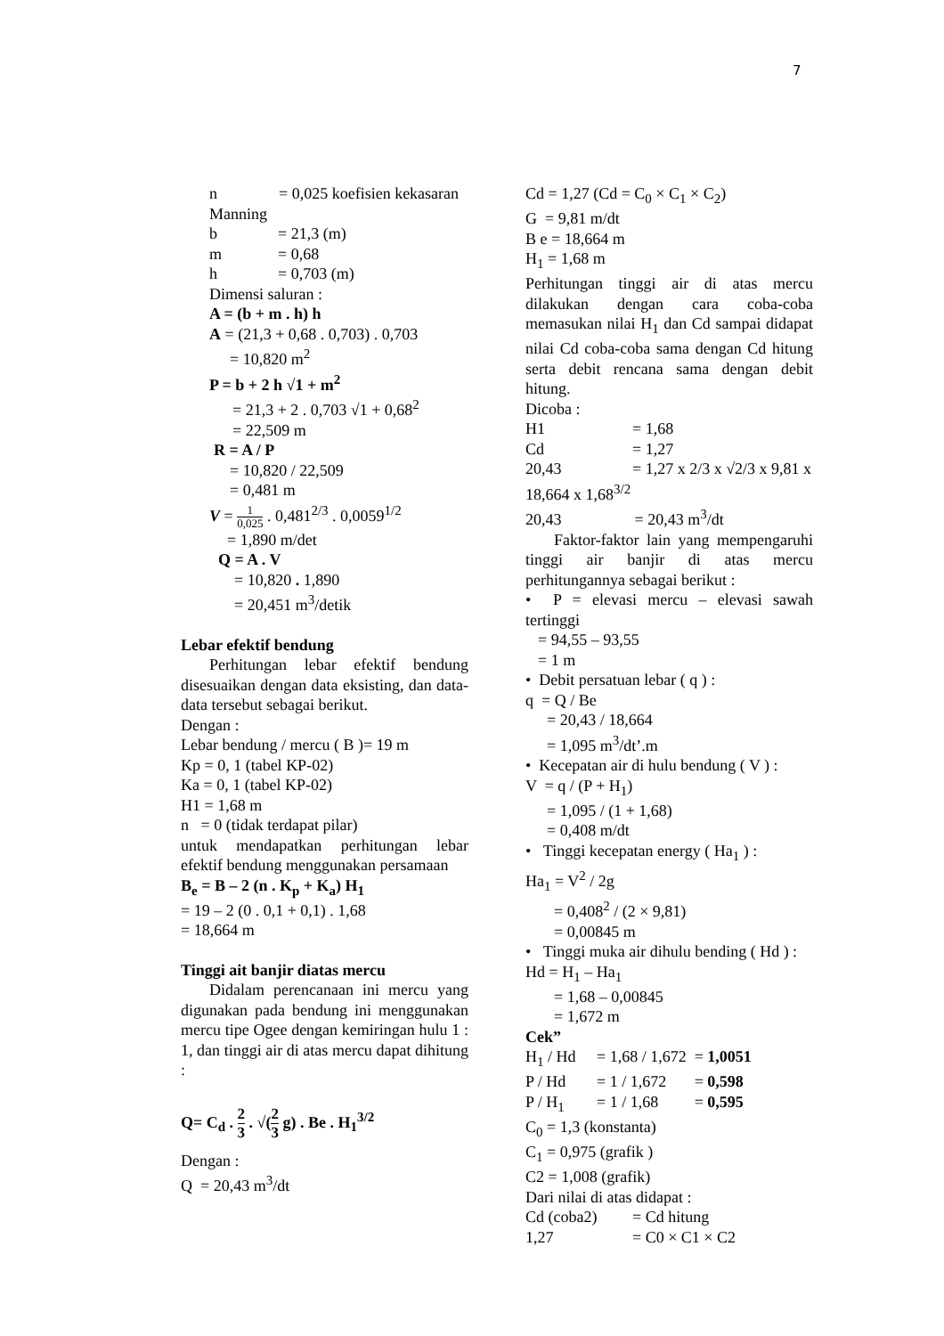7
n = 0,025 koefisien kekasaran Manning
b = 21,3 (m)
m = 0,68
h = 0,703 (m)
Dimensi saluran :
A = (b + m . h) h
A = (21,3 + 0,68 . 0,703) . 0,703
= 10,820 m<sup>2</sup>
P = b + 2 h √1 + m<sup>2</sup>
= 21,3 + 2 . 0,703 √1 + 0,68<sup>2</sup>
= 22,509 m
R = A / P
= 10,820 / 22,509
= 0,481 m
V = 1 0,025 . 0,481<sup>2/3</sup> . 0,0059<sup>1/2</sup>
= 1,890 m/det
Q = A . V
= 10,820 . 1,890
= 20,451 m<sup>3</sup>/detik
Lebar efektif bendung
Perhitungan lebar efektif bendung disesuaikan dengan data eksisting, dan data-data tersebut sebagai berikut.
Dengan :
Lebar bendung / mercu ( B )= 19 m
Kp = 0, 1 (tabel KP-02)
Ka = 0, 1 (tabel KP-02)
H1 = 1,68 m
n = 0 (tidak terdapat pilar)
untuk mendapatkan perhitungan lebar efektif bendung menggunakan persamaan
B<sub>e</sub> = B – 2 (n . K<sub>p</sub> + K<sub>a</sub>) H<sub>1</sub>
= 19 – 2 (0 . 0,1 + 0,1) . 1,68
= 18,664 m
Tinggi ait banjir diatas mercu
Didalam perencanaan ini mercu yang digunakan pada bendung ini menggunakan mercu tipe Ogee dengan kemiringan hulu 1 : 1, dan tinggi air di atas mercu dapat dihitung :
Q= C<sub>d</sub> . 2 3 . √(2 3 g) . Be . H<sub>1</sub><sup>3/2</sup>
Dengan :
Q = 20,43 m<sup>3</sup>/dt
Cd = 1,27 (Cd = C<sub>0</sub> × C<sub>1</sub> × C<sub>2</sub>)
G = 9,81 m/dt
B e = 18,664 m
H<sub>1</sub> = 1,68 m
Perhitungan tinggi air di atas mercu dilakukan dengan cara coba-coba memasukan nilai H<sub>1</sub> dan Cd sampai didapat nilai Cd coba-coba sama dengan Cd hitung serta debit rencana sama dengan debit hitung.
Dicoba :
H1 = 1,68
Cd = 1,27
20,43 = 1,27 x 2/3 x √2/3 x 9,81 x 18,664 x 1,68<sup>3/2</sup>
20,43 = 20,43 m<sup>3</sup>/dt
Faktor-faktor lain yang mempengaruhi tinggi air banjir di atas mercu perhitungannya sebagai berikut :
• P = elevasi mercu – elevasi sawah tertinggi
= 94,55 – 93,55
= 1 m
• Debit persatuan lebar ( q ) :
q = Q / Be
= 20,43 / 18,664
= 1,095 m<sup>3</sup>/dt’.m
• Kecepatan air di hulu bendung ( V ) :
V = q / (P + H<sub>1</sub>)
= 1,095 / (1 + 1,68)
= 0,408 m/dt
• Tinggi kecepatan energy ( Ha<sub>1</sub> ) :
Ha<sub>1</sub> = V<sup>2</sup> / 2g
= 0,408<sup>2</sup> / (2 × 9,81)
= 0,00845 m
• Tinggi muka air dihulu bending ( Hd ) :
Hd = H<sub>1</sub> – Ha<sub>1</sub>
= 1,68 – 0,00845
= 1,672 m
Cek”
H<sub>1</sub> / Hd = 1,68 / 1,672 = 1,0051
P / Hd = 1 / 1,672 = 0,598
P / H<sub>1</sub> = 1 / 1,68 = 0,595
C<sub>0</sub> = 1,3 (konstanta)
C<sub>1</sub> = 0,975 (grafik )
C2 = 1,008 (grafik)
Dari nilai di atas didapat :
Cd (coba2) = Cd hitung
1,27 = C0 × C1 × C2